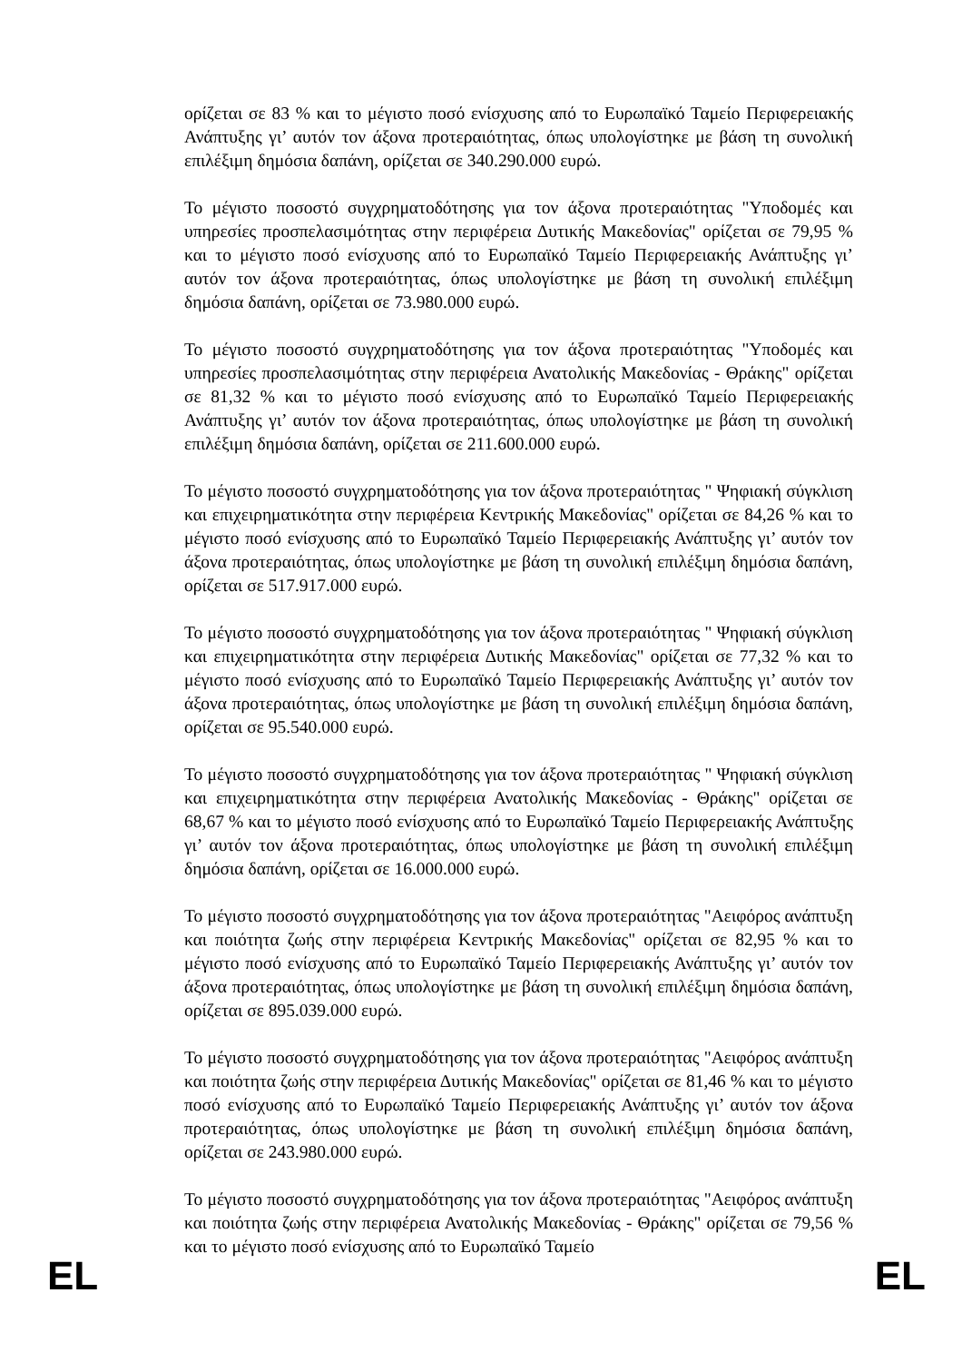ορίζεται σε 83 % και το μέγιστο ποσό ενίσχυσης από το Ευρωπαϊκό Ταμείο Περιφερειακής Ανάπτυξης γι’ αυτόν τον άξονα προτεραιότητας, όπως υπολογίστηκε με βάση τη συνολική επιλέξιμη δημόσια δαπάνη, ορίζεται σε 340.290.000 ευρώ.
Το μέγιστο ποσοστό συγχρηματοδότησης για τον άξονα προτεραιότητας "Υποδομές και υπηρεσίες προσπελασιμότητας στην περιφέρεια Δυτικής Μακεδονίας" ορίζεται σε 79,95 % και το μέγιστο ποσό ενίσχυσης από το Ευρωπαϊκό Ταμείο Περιφερειακής Ανάπτυξης γι’ αυτόν τον άξονα προτεραιότητας, όπως υπολογίστηκε με βάση τη συνολική επιλέξιμη δημόσια δαπάνη, ορίζεται σε 73.980.000 ευρώ.
Το μέγιστο ποσοστό συγχρηματοδότησης για τον άξονα προτεραιότητας "Υποδομές και υπηρεσίες προσπελασιμότητας στην περιφέρεια Ανατολικής Μακεδονίας - Θράκης" ορίζεται σε 81,32 % και το μέγιστο ποσό ενίσχυσης από το Ευρωπαϊκό Ταμείο Περιφερειακής Ανάπτυξης γι’ αυτόν τον άξονα προτεραιότητας, όπως υπολογίστηκε με βάση τη συνολική επιλέξιμη δημόσια δαπάνη, ορίζεται σε 211.600.000 ευρώ.
Το μέγιστο ποσοστό συγχρηματοδότησης για τον άξονα προτεραιότητας " Ψηφιακή σύγκλιση και επιχειρηματικότητα στην περιφέρεια Κεντρικής Μακεδονίας" ορίζεται σε 84,26 % και το μέγιστο ποσό ενίσχυσης από το Ευρωπαϊκό Ταμείο Περιφερειακής Ανάπτυξης γι’ αυτόν τον άξονα προτεραιότητας, όπως υπολογίστηκε με βάση τη συνολική επιλέξιμη δημόσια δαπάνη, ορίζεται σε 517.917.000 ευρώ.
Το μέγιστο ποσοστό συγχρηματοδότησης για τον άξονα προτεραιότητας " Ψηφιακή σύγκλιση και επιχειρηματικότητα στην περιφέρεια Δυτικής Μακεδονίας" ορίζεται σε 77,32 % και το μέγιστο ποσό ενίσχυσης από το Ευρωπαϊκό Ταμείο Περιφερειακής Ανάπτυξης γι’ αυτόν τον άξονα προτεραιότητας, όπως υπολογίστηκε με βάση τη συνολική επιλέξιμη δημόσια δαπάνη, ορίζεται σε 95.540.000 ευρώ.
Το μέγιστο ποσοστό συγχρηματοδότησης για τον άξονα προτεραιότητας " Ψηφιακή σύγκλιση και επιχειρηματικότητα στην περιφέρεια Ανατολικής Μακεδονίας - Θράκης" ορίζεται σε 68,67 % και το μέγιστο ποσό ενίσχυσης από το Ευρωπαϊκό Ταμείο Περιφερειακής Ανάπτυξης γι’ αυτόν τον άξονα προτεραιότητας, όπως υπολογίστηκε με βάση τη συνολική επιλέξιμη δημόσια δαπάνη, ορίζεται σε 16.000.000 ευρώ.
Το μέγιστο ποσοστό συγχρηματοδότησης για τον άξονα προτεραιότητας "Αειφόρος ανάπτυξη και ποιότητα ζωής στην περιφέρεια Κεντρικής Μακεδονίας" ορίζεται σε 82,95 % και το μέγιστο ποσό ενίσχυσης από το Ευρωπαϊκό Ταμείο Περιφερειακής Ανάπτυξης γι’ αυτόν τον άξονα προτεραιότητας, όπως υπολογίστηκε με βάση τη συνολική επιλέξιμη δημόσια δαπάνη, ορίζεται σε 895.039.000 ευρώ.
Το μέγιστο ποσοστό συγχρηματοδότησης για τον άξονα προτεραιότητας "Αειφόρος ανάπτυξη και ποιότητα ζωής στην περιφέρεια Δυτικής Μακεδονίας" ορίζεται σε 81,46 % και το μέγιστο ποσό ενίσχυσης από το Ευρωπαϊκό Ταμείο Περιφερειακής Ανάπτυξης γι’ αυτόν τον άξονα προτεραιότητας, όπως υπολογίστηκε με βάση τη συνολική επιλέξιμη δημόσια δαπάνη, ορίζεται σε 243.980.000 ευρώ.
Το μέγιστο ποσοστό συγχρηματοδότησης για τον άξονα προτεραιότητας "Αειφόρος ανάπτυξη και ποιότητα ζωής στην περιφέρεια Ανατολικής Μακεδονίας - Θράκης" ορίζεται σε 79,56 % και το μέγιστο ποσό ενίσχυσης από το Ευρωπαϊκό Ταμείο
EL EL